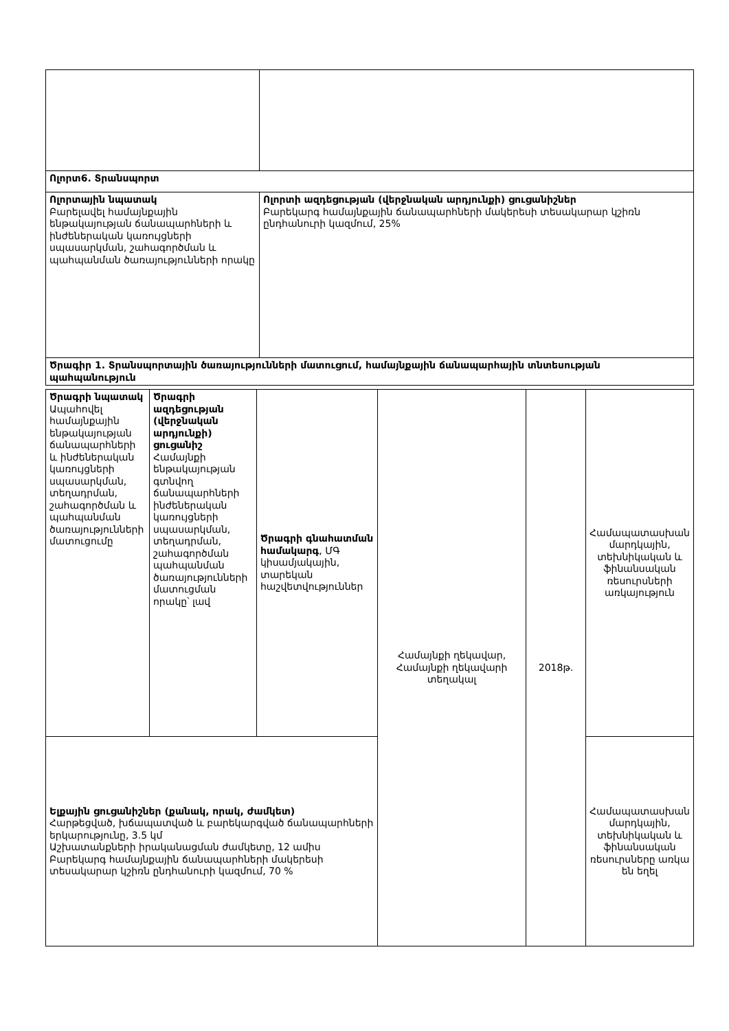| Ոլորտ6. Տրանսպորտ | |
| Ոլորտային նպատակ Բարելավել համայնքային ենթակայության ճանապարհների և ինժեներական կառույցների սպասարկման, շահագործման և պահպանման ծառայությունների որակը | Ոլորտի ազդեցության (վերջնական արդյունքի) ցուցանիշներ Բարեկարգ համայնքային ճանապարհների մակերեսի տեսակարար կշիռն ընդհանուրի կազմում, 25% |
| Ծրագիր 1. Տրանսպորտային ծառայությունների մատուցում, համայնքային ճանապարհային տնտեսության պահպանություն | |
| Ծրագրի նպատակ Ապահովել համայնքային ենթակայության ճանապարհների և ինժեներական կառույցների սպասարկման, տեղադրման, շահագործման և պահպանման ծառայությունների մատուցումը | Ծրագրի ազդեցության (վերջնական արդյունքի) ցուցանիշ Համայնքի ենթակայության գտնվող ճանապարհների ինժեներական կառույցների սպասարկման, տեղադրման, շահագործման պահպանման ծառայությունների մատուցման որակը՝ լավ | Ծրագրի գնահատման համակարգ , ՄԳ կիսամյակային, տարեկան հաշվետվություններ | Համայնքի ղեկավար, Համայնքի ղեկավարի տեղակալ | 2018թ. | Համապատասխան մարդկային, տեխնիկական և ֆինանսական ռեսուրսների առկայություն |
| Ելքային ցուցանիշներ (քանակ, որակ, ժամկետ) Հարթեցված, խճապատված և բարեկարգված ճանապարհների երկարությունը, 3.5 կմ Աշխատանքների իրականացման ժամկետը, 12 ամիս Բարեկարգ համայնքային ճանապարհների մակերեսի տեսակարար կշիռն ընդհանուրի կազմում, 70 % | | | | | Համապատասխան մարդկային, տեխնիկական և ֆինանսական ռեսուրսները առկա են եղել |